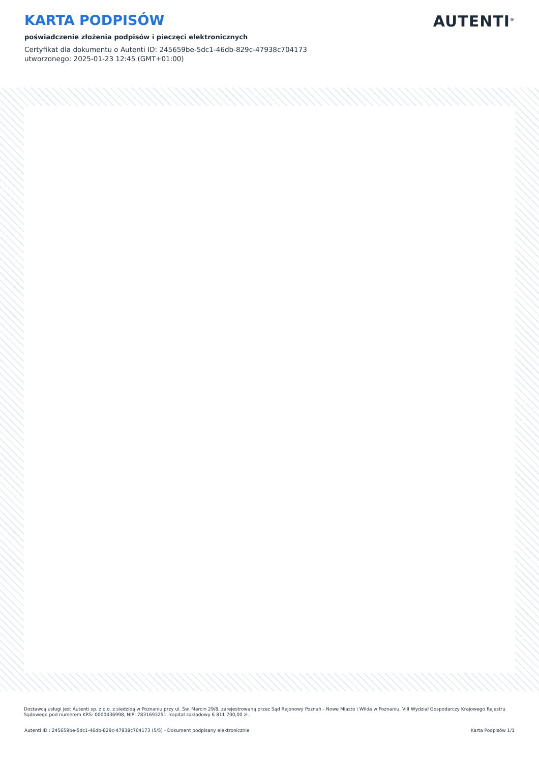KARTA PODPISÓW
poświadczenie złożenia podpisów i pieczęci elektronicznych
Certyfikat dla dokumentu o Autenti ID: 245659be-5dc1-46db-829c-47938c704173
utworzonego: 2025-01-23 12:45 (GMT+01:00)
AUTENTI<sup>®</sup>
Dostawcą usługi jest Autenti sp. z o.o. z siedzibą w Poznaniu przy ul. Św. Marcin 29/8, zarejestrowaną przez Sąd Rejonowy Poznań - Nowe Miasto i Wilda w Poznaniu, VIII Wydział Gospodarczy Krajowego Rejestru Sądowego pod numerem KRS: 0000436998, NIP: 7831693251, kapitał zakładowy 6 811 700,00 zł.
Autenti ID : 245659be-5dc1-46db-829c-47938c704173 (5/5) - Dokument podpisany elektronicznie Karta Podpisów 1/1